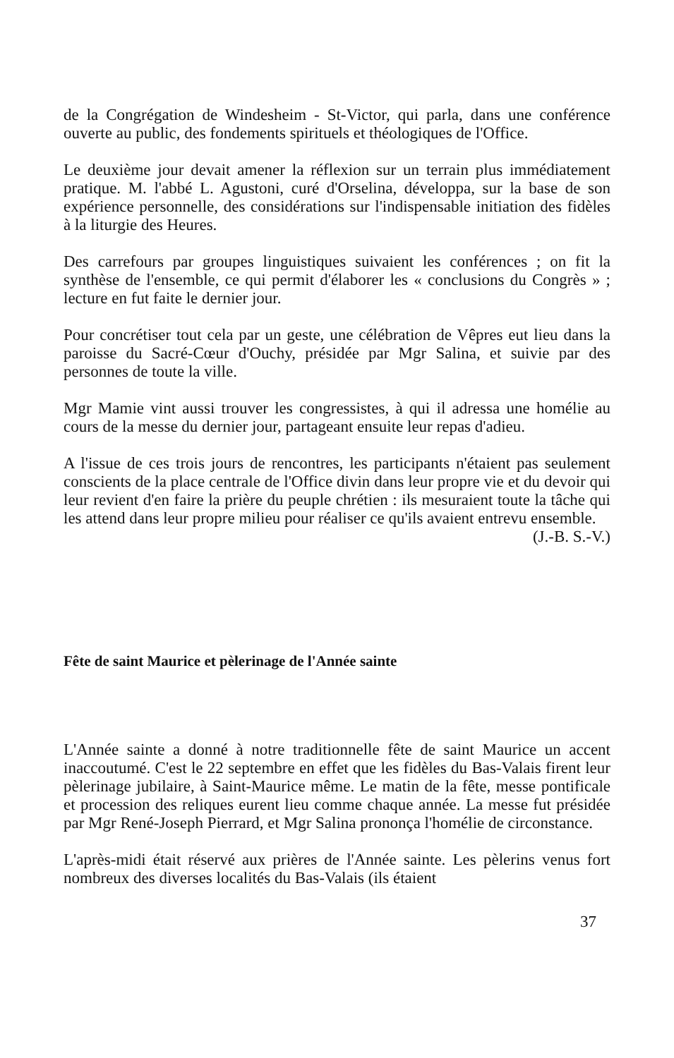de la Congrégation de Windesheim - St-Victor, qui parla, dans une conférence ouverte au public, des fondements spirituels et théologiques de l'Office.
Le deuxième jour devait amener la réflexion sur un terrain plus immédiatement pratique. M. l'abbé L. Agustoni, curé d'Orselina, développa, sur la base de son expérience personnelle, des considérations sur l'indispensable initiation des fidèles à la liturgie des Heures.
Des carrefours par groupes linguistiques suivaient les conférences ; on fit la synthèse de l'ensemble, ce qui permit d'élaborer les « conclusions du Congrès » ; lecture en fut faite le dernier jour.
Pour concrétiser tout cela par un geste, une célébration de Vêpres eut lieu dans la paroisse du Sacré-Cœur d'Ouchy, présidée par Mgr Salina, et suivie par des personnes de toute la ville.
Mgr Mamie vint aussi trouver les congressistes, à qui il adressa une homélie au cours de la messe du dernier jour, partageant ensuite leur repas d'adieu.
A l'issue de ces trois jours de rencontres, les participants n'étaient pas seulement conscients de la place centrale de l'Office divin dans leur propre vie et du devoir qui leur revient d'en faire la prière du peuple chrétien : ils mesuraient toute la tâche qui les attend dans leur propre milieu pour réaliser ce qu'ils avaient entrevu ensemble.
(J.-B. S.-V.)
Fête de saint Maurice et pèlerinage de l'Année sainte
L'Année sainte a donné à notre traditionnelle fête de saint Maurice un accent inaccoutumé. C'est le 22 septembre en effet que les fidèles du Bas-Valais firent leur pèlerinage jubilaire, à Saint-Maurice même. Le matin de la fête, messe pontificale et procession des reliques eurent lieu comme chaque année. La messe fut présidée par Mgr René-Joseph Pierrard, et Mgr Salina prononça l'homélie de circonstance.
L'après-midi était réservé aux prières de l'Année sainte. Les pèlerins venus fort nombreux des diverses localités du Bas-Valais (ils étaient
37